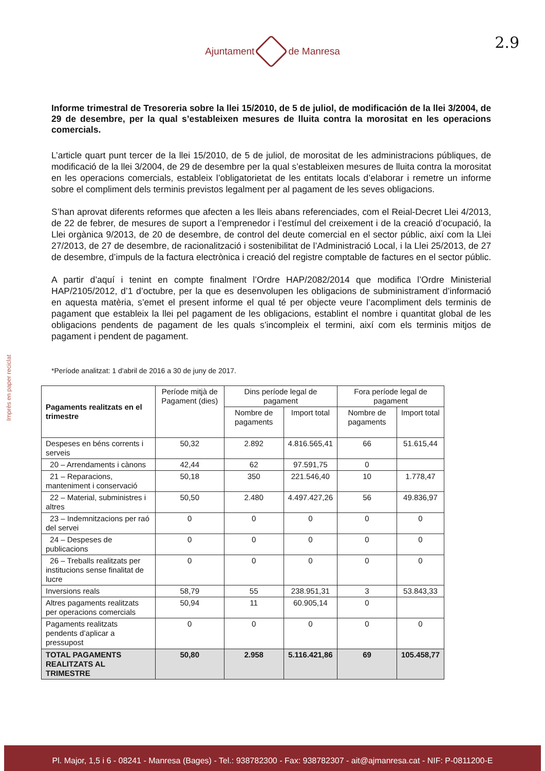Ajuntament de Manresa
2.9
Imprès en paper reciclat
Informe trimestral de Tresoreria sobre la llei 15/2010, de 5 de juliol, de modificación de la llei 3/2004, de 29 de desembre, per la qual s’estableixen mesures de lluita contra la morositat en les operacions comercials.
L’article quart punt tercer de la llei 15/2010, de 5 de juliol, de morositat de les administracions públiques, de modificació de la llei 3/2004, de 29 de desembre per la qual s’estableixen mesures de lluita contra la morositat en les operacions comercials, estableix l’obligatorietat de les entitats locals d’elaborar i remetre un informe sobre el compliment dels terminis previstos legalment per al pagament de les seves obligacions.
S’han aprovat diferents reformes que afecten a les lleis abans referenciades, com el Reial-Decret Llei 4/2013, de 22 de febrer, de mesures de suport a l’emprenedor i l’estímul del creixement i de la creació d’ocupació, la Llei orgànica 9/2013, de 20 de desembre, de control del deute comercial en el sector públic, així com la Llei 27/2013, de 27 de desembre, de racionalització i sostenibilitat de l’Administració Local, i la Llei 25/2013, de 27 de desembre, d’impuls de la factura electrònica i creació del registre comptable de factures en el sector públic.
A partir d’aquí i tenint en compte finalment l’Ordre HAP/2082/2014 que modifica l’Ordre Ministerial HAP/2105/2012, d’1 d’octubre, per la que es desenvolupen les obligacions de subministrament d’informació en aquesta matèria, s’emet el present informe el qual té per objecte veure l’acompliment dels terminis de pagament que estableix la llei pel pagament de les obligacions, establint el nombre i quantitat global de les obligacions pendents de pagament de les quals s’incompleix el termini, així com els terminis mitjos de pagament i pendent de pagament.
*Període analitzat: 1 d'abril de 2016 a 30 de juny de 2017.
| Pagaments realitzats en el trimestre | Període mitjà de Pagament (dies) | Dins període legal de pagament | | Fora període legal de pagament | |
| --- | --- | --- | --- | --- | --- |
| | | Nombre de pagaments | Import total | Nombre de pagaments | Import total |
| Despeses en béns corrents i serveis | 50,32 | 2.892 | 4.816.565,41 | 66 | 51.615,44 |
| 20 – Arrendaments i cànons | 42,44 | 62 | 97.591,75 | 0 | |
| 21 – Reparacions, manteniment i conservació | 50,18 | 350 | 221.546,40 | 10 | 1.778,47 |
| 22 – Material, subministres i altres | 50,50 | 2.480 | 4.497.427,26 | 56 | 49.836,97 |
| 23 – Indemnitzacions per raó del servei | 0 | 0 | 0 | 0 | 0 |
| 24 – Despeses de publicacions | 0 | 0 | 0 | 0 | 0 |
| 26 – Treballs realitzats per institucions sense finalitat de lucre | 0 | 0 | 0 | 0 | 0 |
| Inversions reals | 58,79 | 55 | 238.951,31 | 3 | 53.843,33 |
| Altres pagaments realitzats per operacions comercials | 50,94 | 11 | 60.905,14 | 0 | |
| Pagaments realitzats pendents d’aplicar a pressupost | 0 | 0 | 0 | 0 | 0 |
| TOTAL PAGAMENTS REALITZATS AL TRIMESTRE | 50,80 | 2.958 | 5.116.421,86 | 69 | 105.458,77 |
Pl. Major, 1,5 i 6 - 08241 - Manresa (Bages) - Tel.: 938782300 - Fax: 938782307 - ait@ajmanresa.cat - NIF: P-0811200-E